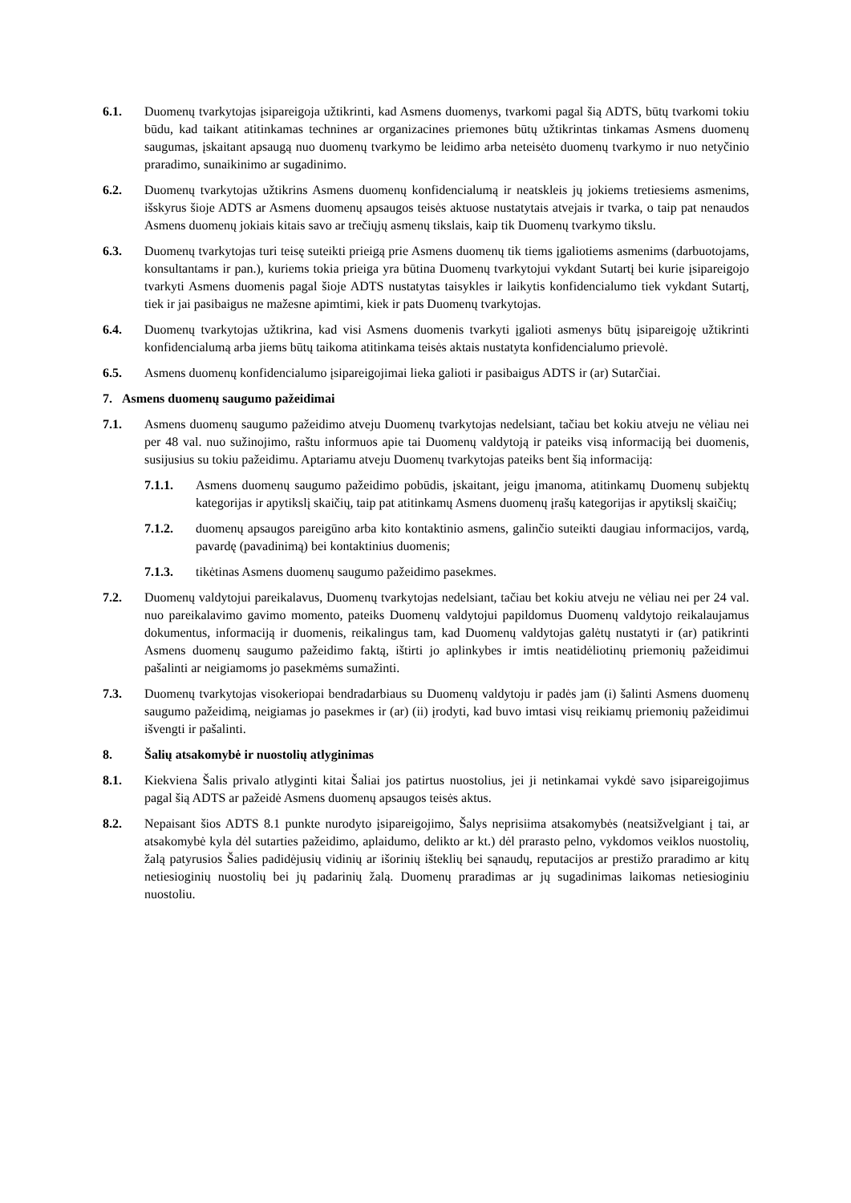6.1. Duomenų tvarkytojas įsipareigoja užtikrinti, kad Asmens duomenys, tvarkomi pagal šią ADTS, būtų tvarkomi tokiu būdu, kad taikant atitinkamas technines ar organizacines priemones būtų užtikrintas tinkamas Asmens duomenų saugumas, įskaitant apsaugą nuo duomenų tvarkymo be leidimo arba neteisėto duomenų tvarkymo ir nuo netyčinio praradimo, sunaikinimo ar sugadinimo.
6.2. Duomenų tvarkytojas užtikrins Asmens duomenų konfidencialumą ir neatskleis jų jokiems tretiesiems asmenims, išskyrus šioje ADTS ar Asmens duomenų apsaugos teisės aktuose nustatytais atvejais ir tvarka, o taip pat nenaudos Asmens duomenų jokiais kitais savo ar trečiųjų asmenų tikslais, kaip tik Duomenų tvarkymo tikslu.
6.3. Duomenų tvarkytojas turi teisę suteikti prieigą prie Asmens duomenų tik tiems įgaliotiems asmenims (darbuotojams, konsultantams ir pan.), kuriems tokia prieiga yra būtina Duomenų tvarkytojui vykdant Sutartį bei kurie įsipareigojo tvarkyti Asmens duomenis pagal šioje ADTS nustatytas taisykles ir laikytis konfidencialumo tiek vykdant Sutartį, tiek ir jai pasibaigus ne mažesne apimtimi, kiek ir pats Duomenų tvarkytojas.
6.4. Duomenų tvarkytojas užtikrina, kad visi Asmens duomenis tvarkyti įgalioti asmenys būtų įsipareigoję užtikrinti konfidencialumą arba jiems būtų taikoma atitinkama teisės aktais nustatyta konfidencialumo prievolė.
6.5. Asmens duomenų konfidencialumo įsipareigojimai lieka galioti ir pasibaigus ADTS ir (ar) Sutarčiai.
7. Asmens duomenų saugumo pažeidimai
7.1. Asmens duomenų saugumo pažeidimo atveju Duomenų tvarkytojas nedelsiant, tačiau bet kokiu atveju ne vėliau nei per 48 val. nuo sužinojimo, raštu informuos apie tai Duomenų valdytoją ir pateiks visą informaciją bei duomenis, susijusius su tokiu pažeidimu. Aptariamu atveju Duomenų tvarkytojas pateiks bent šią informaciją:
7.1.1. Asmens duomenų saugumo pažeidimo pobūdis, įskaitant, jeigu įmanoma, atitinkamų Duomenų subjektų kategorijas ir apytikslį skaičių, taip pat atitinkamų Asmens duomenų įrašų kategorijas ir apytikslį skaičių;
7.1.2. duomenų apsaugos pareigūno arba kito kontaktinio asmens, galinčio suteikti daugiau informacijos, vardą, pavardę (pavadinimą) bei kontaktinius duomenis;
7.1.3. tikėtinas Asmens duomenų saugumo pažeidimo pasekmes.
7.2. Duomenų valdytojui pareikalavus, Duomenų tvarkytojas nedelsiant, tačiau bet kokiu atveju ne vėliau nei per 24 val. nuo pareikalavimo gavimo momento, pateiks Duomenų valdytojui papildomus Duomenų valdytojo reikalaujamus dokumentus, informaciją ir duomenis, reikalingus tam, kad Duomenų valdytojas galėtų nustatyti ir (ar) patikrinti Asmens duomenų saugumo pažeidimo faktą, ištirti jo aplinkybes ir imtis neatidėliotinų priemonių pažeidimui pašalinti ar neigiamoms jo pasekmėms sumažinti.
7.3. Duomenų tvarkytojas visokeriopai bendradarbiaus su Duomenų valdytoju ir padės jam (i) šalinti Asmens duomenų saugumo pažeidimą, neigiamas jo pasekmes ir (ar) (ii) įrodyti, kad buvo imtasi visų reikiamų priemonių pažeidimui išvengti ir pašalinti.
8. Šalių atsakomybė ir nuostolių atlyginimas
8.1. Kiekviena Šalis privalo atlyginti kitai Šaliai jos patirtus nuostolius, jei ji netinkamai vykdė savo įsipareigojimus pagal šią ADTS ar pažeidė Asmens duomenų apsaugos teisės aktus.
8.2. Nepaisant šios ADTS 8.1 punkte nurodyto įsipareigojimo, Šalys neprisiima atsakomybės (neatsižvelgiant į tai, ar atsakomybė kyla dėl sutarties pažeidimo, aplaidumo, delikto ar kt.) dėl prarasto pelno, vykdomos veiklos nuostolių, žalą patyrusios Šalies padidėjusių vidinių ar išorinių išteklių bei sąnaudų, reputacijos ar prestižo praradimo ar kitų netiesioginių nuostolių bei jų padarinių žalą. Duomenų praradimas ar jų sugadinimas laikomas netiesioginiu nuostoliu.